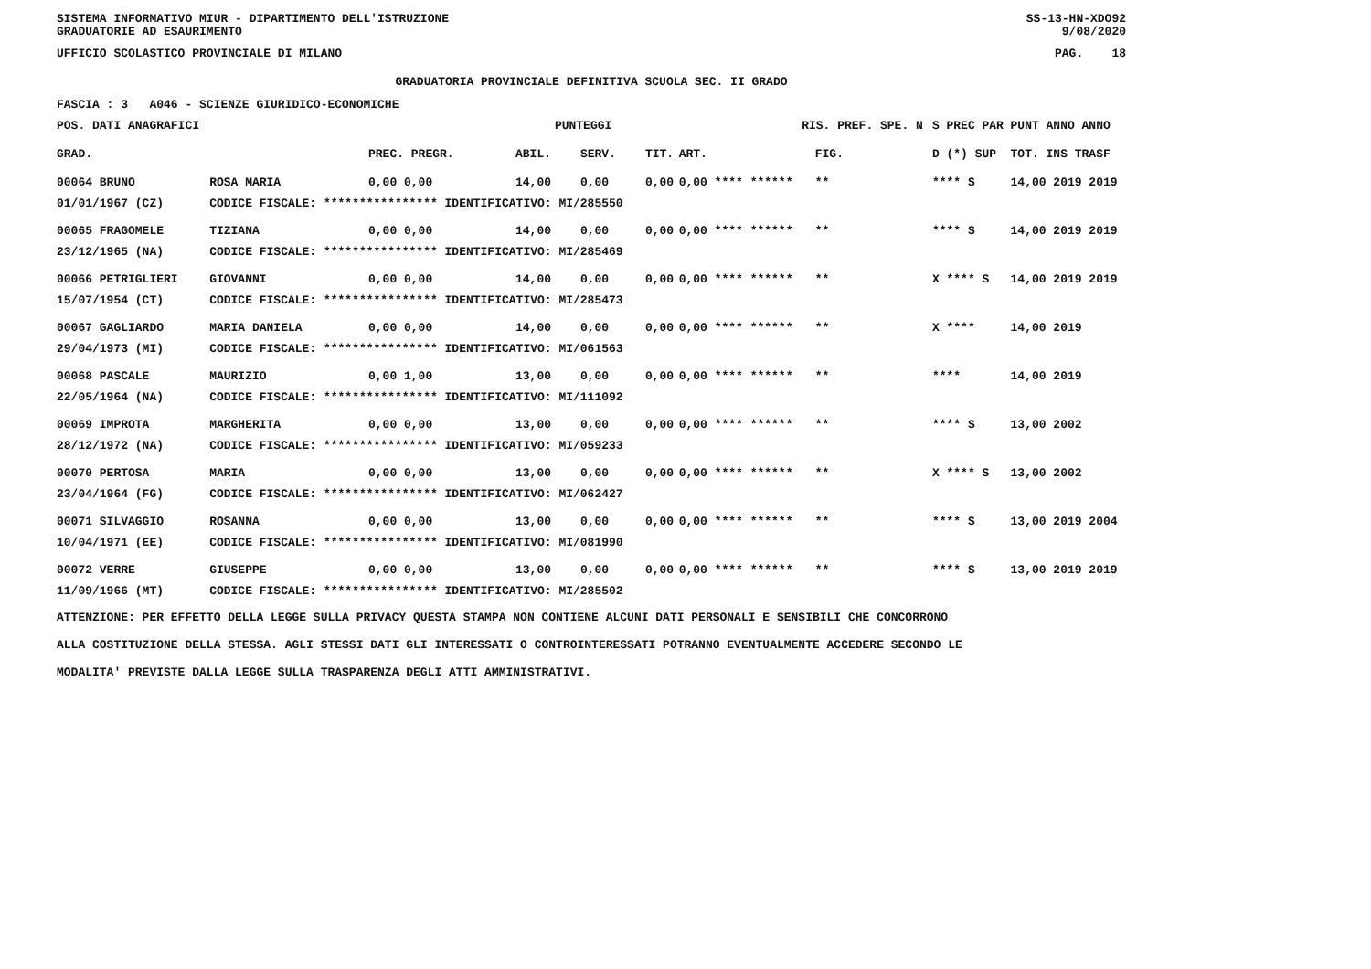SISTEMA INFORMATIVO MIUR - DIPARTIMENTO DELL'ISTRUZIONE
GRADUATORIE AD ESAURIMENTO SS-13-HN-XDO92
9/08/2020
UFFICIO SCOLASTICO PROVINCIALE DI MILANO PAG. 18
GRADUATORIA PROVINCIALE DEFINITIVA SCUOLA SEC. II GRADO
FASCIA : 3 A046 - SCIENZE GIURIDICO-ECONOMICHE
| POS. DATI ANAGRAFICI | | PUNTEGGI | | | | | RIS. PREF. SPE. N | | S PREC PAR | PUNT ANNO ANNO |
| --- | --- | --- | --- | --- | --- | --- | --- | --- | --- | --- |
| GRAD. | | PREC. PREGR. | ABIL. | SERV. | TIT. | ART. | | FIG. | D (*) SUP | TOT. INS TRASF |
| 00064 BRUNO | ROSA MARIA | 0,00 0,00 | 14,00 | 0,00 | 0,00 | 0,00 **** ****** | | ** | **** S | 14,00 2019 2019 |
| 01/01/1967 (CZ) | CODICE FISCALE: **************** IDENTIFICATIVO: MI/285550 | | | | | | | | | |
| 00065 FRAGOMELE | TIZIANA | 0,00 0,00 | 14,00 | 0,00 | 0,00 | 0,00 **** ****** | | ** | **** S | 14,00 2019 2019 |
| 23/12/1965 (NA) | CODICE FISCALE: **************** IDENTIFICATIVO: MI/285469 | | | | | | | | | |
| 00066 PETRIGLIERI | GIOVANNI | 0,00 0,00 | 14,00 | 0,00 | 0,00 | 0,00 **** ****** | | ** | X **** S | 14,00 2019 2019 |
| 15/07/1954 (CT) | CODICE FISCALE: **************** IDENTIFICATIVO: MI/285473 | | | | | | | | | |
| 00067 GAGLIARDO | MARIA DANIELA | 0,00 0,00 | 14,00 | 0,00 | 0,00 | 0,00 **** ****** | | ** | X **** | 14,00 2019 |
| 29/04/1973 (MI) | CODICE FISCALE: **************** IDENTIFICATIVO: MI/061563 | | | | | | | | | |
| 00068 PASCALE | MAURIZIO | 0,00 1,00 | 13,00 | 0,00 | 0,00 | 0,00 **** ****** | | ** | **** | 14,00 2019 |
| 22/05/1964 (NA) | CODICE FISCALE: **************** IDENTIFICATIVO: MI/111092 | | | | | | | | | |
| 00069 IMPROTA | MARGHERITA | 0,00 0,00 | 13,00 | 0,00 | 0,00 | 0,00 **** ****** | | ** | **** S | 13,00 2002 |
| 28/12/1972 (NA) | CODICE FISCALE: **************** IDENTIFICATIVO: MI/059233 | | | | | | | | | |
| 00070 PERTOSA | MARIA | 0,00 0,00 | 13,00 | 0,00 | 0,00 | 0,00 **** ****** | | ** | X **** S | 13,00 2002 |
| 23/04/1964 (FG) | CODICE FISCALE: **************** IDENTIFICATIVO: MI/062427 | | | | | | | | | |
| 00071 SILVAGGIO | ROSANNA | 0,00 0,00 | 13,00 | 0,00 | 0,00 | 0,00 **** ****** | | ** | **** S | 13,00 2019 2004 |
| 10/04/1971 (EE) | CODICE FISCALE: **************** IDENTIFICATIVO: MI/081990 | | | | | | | | | |
| 00072 VERRE | GIUSEPPE | 0,00 0,00 | 13,00 | 0,00 | 0,00 | 0,00 **** ****** | | ** | **** S | 13,00 2019 2019 |
| 11/09/1966 (MT) | CODICE FISCALE: **************** IDENTIFICATIVO: MI/285502 | | | | | | | | | |
ATTENZIONE: PER EFFETTO DELLA LEGGE SULLA PRIVACY QUESTA STAMPA NON CONTIENE ALCUNI DATI PERSONALI E SENSIBILI CHE CONCORRONO
ALLA COSTITUZIONE DELLA STESSA. AGLI STESSI DATI GLI INTERESSATI O CONTROINTERESSATI POTRANNO EVENTUALMENTE ACCEDERE SECONDO LE
MODALITA' PREVISTE DALLA LEGGE SULLA TRASPARENZA DEGLI ATTI AMMINISTRATIVI.